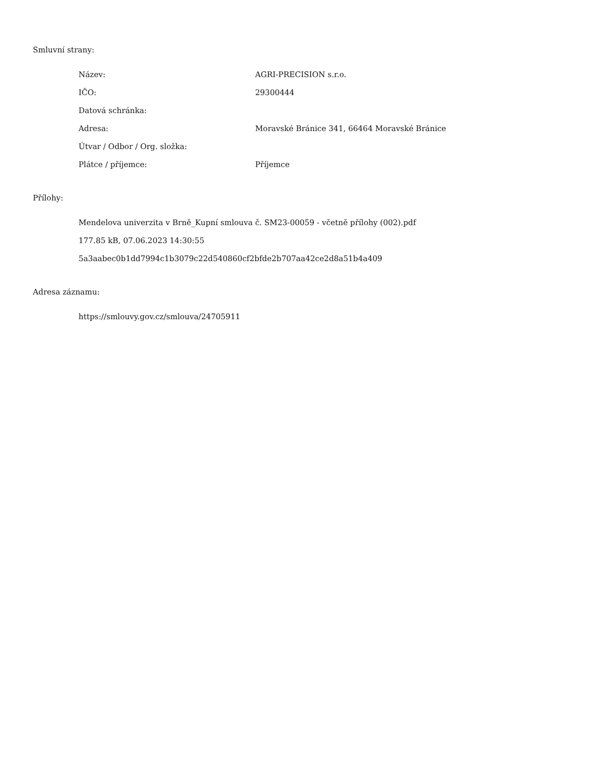Smluvní strany:
| Název: | AGRI-PRECISION s.r.o. |
| IČO: | 29300444 |
| Datová schránka: | |
| Adresa: | Moravské Bránice 341, 66464 Moravské Bránice |
| Útvar / Odbor / Org. složka: | |
| Plátce / příjemce: | Příjemce |
Přílohy:
Mendelova univerzita v Brně_Kupní smlouva č. SM23-00059 - včetně přílohy (002).pdf
177.85 kB, 07.06.2023 14:30:55
5a3aabec0b1dd7994c1b3079c22d540860cf2bfde2b707aa42ce2d8a51b4a409
Adresa záznamu:
https://smlouvy.gov.cz/smlouva/24705911